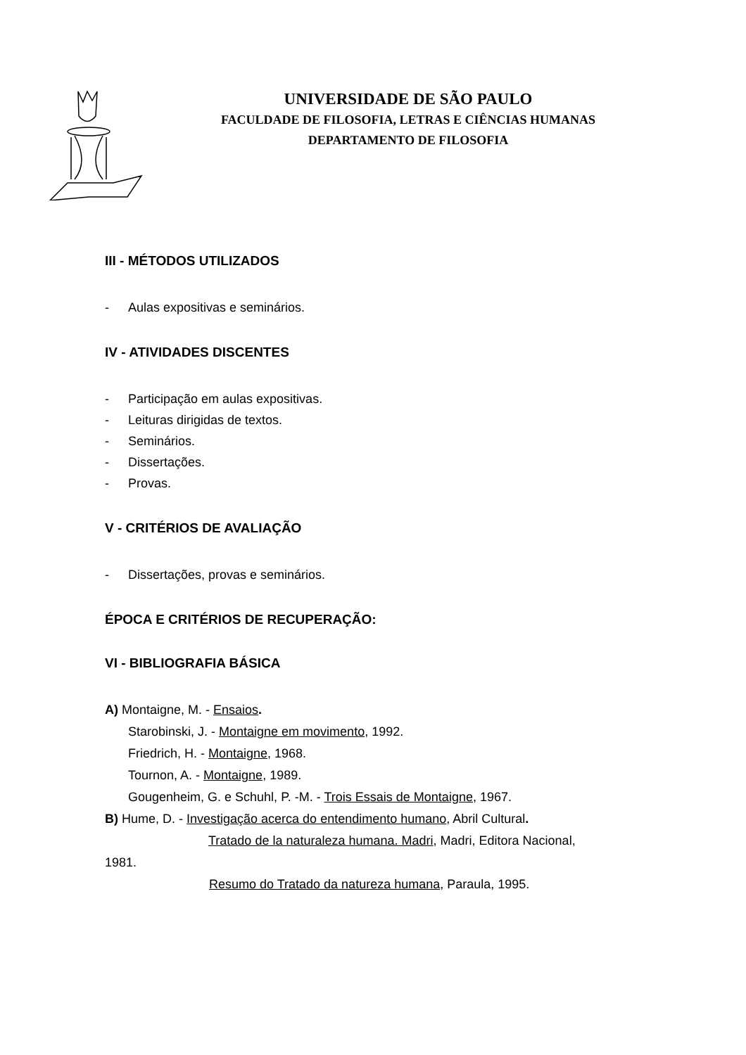UNIVERSIDADE DE SÃO PAULO
FACULDADE DE FILOSOFIA, LETRAS E CIÊNCIAS HUMANAS
DEPARTAMENTO DE FILOSOFIA
III - MÉTODOS UTILIZADOS
- Aulas expositivas e seminários.
IV - ATIVIDADES DISCENTES
- Participação em aulas expositivas.
- Leituras dirigidas de textos.
- Seminários.
- Dissertações.
- Provas.
V - CRITÉRIOS DE AVALIAÇÃO
- Dissertações, provas e seminários.
ÉPOCA E CRITÉRIOS DE RECUPERAÇÃO:
VI - BIBLIOGRAFIA BÁSICA
A) Montaigne, M. - Ensaios.
Starobinski, J. - Montaigne em movimento, 1992.
Friedrich, H. - Montaigne, 1968.
Tournon, A. - Montaigne, 1989.
Gougenheim, G. e Schuhl, P. -M. - Trois Essais de Montaigne, 1967.
B) Hume, D. - Investigação acerca do entendimento humano, Abril Cultural.
Tratado de la naturaleza humana. Madri, Madri, Editora Nacional,
1981.
Resumo do Tratado da natureza humana, Paraula, 1995.